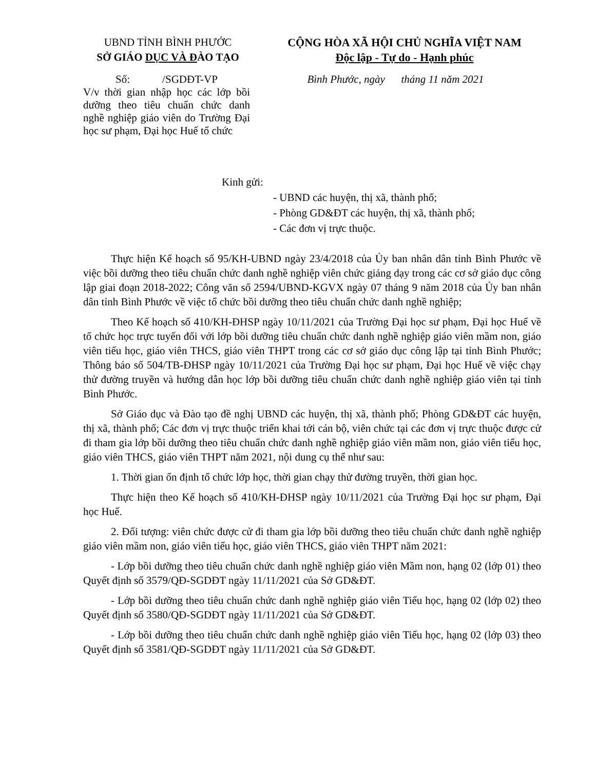UBND TỈNH BÌNH PHƯỚC
SỞ GIÁO DỤC VÀ ĐÀO TẠO
CỘNG HÒA XÃ HỘI CHỦ NGHĨA VIỆT NAM
Độc lập - Tự do - Hạnh phúc
Số: /SGDĐT-VP
V/v thời gian nhập học các lớp bồi dưỡng theo tiêu chuẩn chức danh nghề nghiệp giáo viên do Trường Đại học sư phạm, Đại học Huế tổ chức
Bình Phước, ngày tháng 11 năm 2021
Kinh gửi:
- UBND các huyện, thị xã, thành phố;
- Phòng GD&ĐT các huyện, thị xã, thành phố;
- Các đơn vị trực thuộc.
Thực hiện Kế hoạch số 95/KH-UBND ngày 23/4/2018 của Ủy ban nhân dân tỉnh Bình Phước về việc bồi dưỡng theo tiêu chuẩn chức danh nghề nghiệp viên chức giảng dạy trong các cơ sở giáo dục công lập giai đoạn 2018-2022; Công văn số 2594/UBND-KGVX ngày 07 tháng 9 năm 2018 của Ủy ban nhân dân tỉnh Bình Phước về việc tổ chức bồi dưỡng theo tiêu chuẩn chức danh nghề nghiệp;
Theo Kế hoạch số 410/KH-ĐHSP ngày 10/11/2021 của Trường Đại học sư phạm, Đại học Huế về tổ chức học trực tuyến đối với lớp bồi dưỡng tiêu chuẩn chức danh nghề nghiệp giáo viên mầm non, giáo viên tiểu học, giáo viên THCS, giáo viên THPT trong các cơ sở giáo dục công lập tại tỉnh Bình Phước; Thông báo số 504/TB-ĐHSP ngày 10/11/2021 của Trường Đại học sư phạm, Đại học Huế về việc chạy thử đường truyền và hướng dẫn học lớp bồi dưỡng tiêu chuẩn chức danh nghề nghiệp giáo viên tại tỉnh Bình Phước.
Sở Giáo dục và Đào tạo đề nghị UBND các huyện, thị xã, thành phố; Phòng GD&ĐT các huyện, thị xã, thành phố; Các đơn vị trực thuộc triển khai tới cán bộ, viên chức tại các đơn vị trực thuộc được cử đi tham gia lớp bồi dưỡng theo tiêu chuẩn chức danh nghề nghiệp giáo viên mầm non, giáo viên tiểu học, giáo viên THCS, giáo viên THPT năm 2021, nội dung cụ thể như sau:
1. Thời gian ổn định tổ chức lớp học, thời gian chạy thử đường truyền, thời gian học.
Thực hiện theo Kế hoạch số 410/KH-ĐHSP ngày 10/11/2021 của Trường Đại học sư phạm, Đại học Huế.
2. Đối tượng: viên chức được cử đi tham gia lớp bồi dưỡng theo tiêu chuẩn chức danh nghề nghiệp giáo viên mầm non, giáo viên tiểu học, giáo viên THCS, giáo viên THPT năm 2021:
- Lớp bồi dưỡng theo tiêu chuẩn chức danh nghề nghiệp giáo viên Mầm non, hạng 02 (lớp 01) theo Quyết định số 3579/QĐ-SGDĐT ngày 11/11/2021 của Sở GD&ĐT.
- Lớp bồi dưỡng theo tiêu chuẩn chức danh nghề nghiệp giáo viên Tiểu học, hạng 02 (lớp 02) theo Quyết định số 3580/QĐ-SGDĐT ngày 11/11/2021 của Sở GD&ĐT.
- Lớp bồi dưỡng theo tiêu chuẩn chức danh nghề nghiệp giáo viên Tiểu học, hạng 02 (lớp 03) theo Quyết định số 3581/QĐ-SGDĐT ngày 11/11/2021 của Sở GD&ĐT.